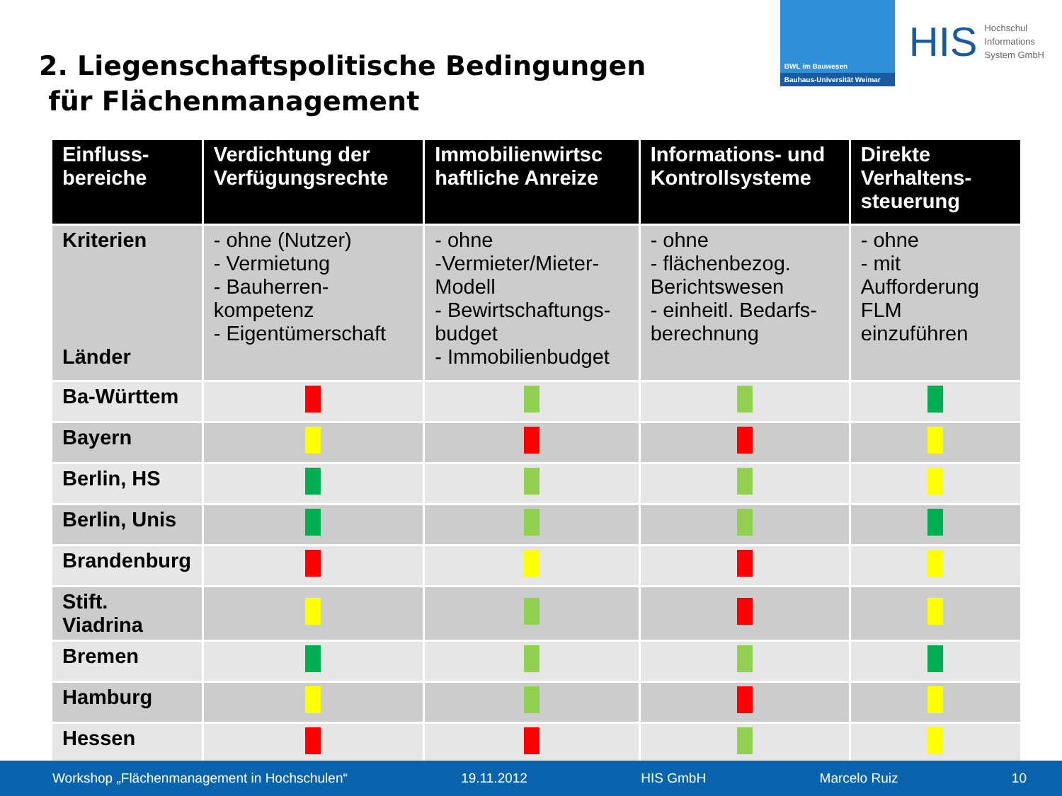2. Liegenschaftspolitische Bedingungen
für Flächenmanagement
BWL im Bauwesen
Bauhaus-Universität Weimar
HIS Hochschul
Informations
System GmbH
| Einfluss- bereiche | Verdichtung der Verfügungsrechte | Immobilienwirtsc haftliche Anreize | Informations- und Kontrollsysteme | Direkte Verhaltens-steuerung |
| --- | --- | --- | --- | --- |
| Kriterien Länder | - ohne (Nutzer) - Vermietung - Bauherren-kompetenz - Eigentümerschaft | - ohne -Vermieter/Mieter-Modell - Bewirtschaftungs-budget - Immobilienbudget | - ohne - flächenbezog. Berichtswesen - einheitl. Bedarfs-berechnung | - ohne - mit Aufforderung FLM einzuführen |
| Ba-Württem | | | | |
| Bayern | | | | |
| Berlin, HS | | | | |
| Berlin, Unis | | | | |
| Brandenburg | | | | |
| Stift. Viadrina | | | | |
| Bremen | | | | |
| Hamburg | | | | |
| Hessen | | | | |
Workshop „Flächenmanagement in Hochschulen“19.11.2012 HIS GmbH Marcelo Ruiz 10